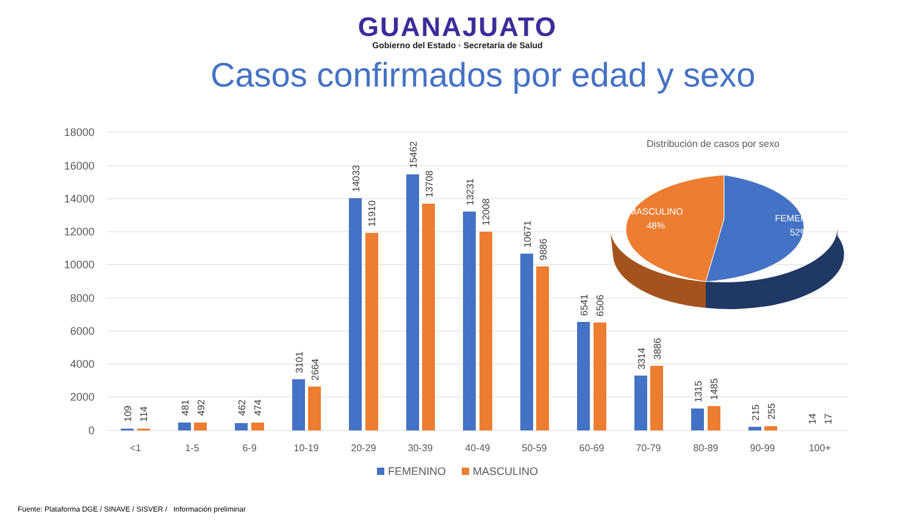GUANAJUATO
Gobierno del Estado · Secretaría de Salud
Casos confirmados por edad y sexo
18000
16000
14000
12000
10000
8000
6000
4000
2000
0
<1
1-5
6-9
10-19
20-29
30-39
40-49
50-59
60-69
70-79
80-89
90-99
100+
109
114
481
492
462
474
3101
2664
14033
11910
15462
13708
13231
12008
10671
9886
6541
6506
3314
3886
1315
1485
215
255
14
17
FEMENINO
MASCULINO
Distribución de casos por sexo
MASCULINO
48%
FEMENINO
52%
Fuente: Plataforma DGE / SINAVE / SISVER / Información preliminar